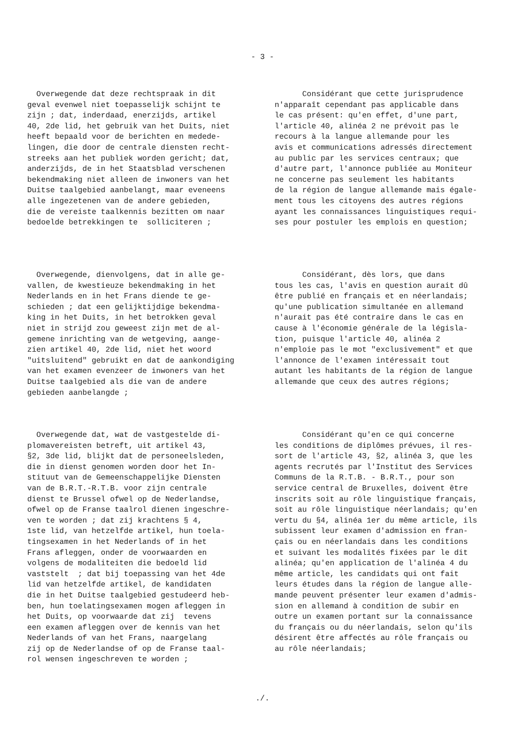- 3 -
Overwegende dat deze rechtspraak in dit geval evenwel niet toepasselijk schijnt te zijn ; dat, inderdaad, enerzijds, artikel 40, 2de lid, het gebruik van het Duits, niet heeft bepaald voor de berichten en mededе- lingen, die door de centrale diensten recht- streeks aan het publiek worden gericht; dat, anderzijds, de in het Staatsblad verschenen bekendmaking niet alleen de inwoners van het Duitse taalgebied aanbelangt, maar eveneens alle ingezetenen van de andere gebieden, die de vereiste taalkennis bezitten om naar bedoelde betrekkingen te solliciteren ;
Considérant que cette jurisprudence n'apparaît cependant pas applicable dans le cas présent: qu'en effet, d'une part, l'article 40, alinéa 2 ne prévoit pas le recours à la langue allemande pour les avis et communications adressés directement au public par les services centraux; que d'autre part, l'annonce publiée au Moniteur ne concerne pas seulement les habitants de la région de langue allemande mais égale- ment tous les citoyens des autres régions ayant les connaissances linguistiques requi- ses pour postuler les emplois en question;
Overwegende, dienvolgens, dat in alle ge- vallen, de kwestieuze bekendmaking in het Nederlands en in het Frans diende te ge- schieden ; dat een gelijktijdige bekendma- king in het Duits, in het betrokken geval niet in strijd zou geweest zijn met de al- gemene inrichting van de wetgeving, aange- zien artikel 40, 2de lid, niet het woord "uitsluitend" gebruikt en dat de aankondiging van het examen evenzeer de inwoners van het Duitse taalgebied als die van de andere gebieden aanbelangde ;
Considérant, dès lors, que dans tous les cas, l'avis en question aurait dû être publié en français et en néerlandais; qu'une publication simultanée en allemand n'aurait pas été contraire dans le cas en cause à l'économie générale de la législa- tion, puisque l'article 40, alinéa 2 n'emploie pas le mot "exclusivement" et que l'annonce de l'examen intéressait tout autant les habitants de la région de langue allemande que ceux des autres régions;
Overwegende dat, wat de vastgestelde di- plomavereisten betreft, uit artikel 43, §2, 3de lid, blijkt dat de personeelsleden, die in dienst genomen worden door het In- stituut van de Gemeenschappelijke Diensten van de B.R.T.-R.T.B. voor zijn centrale dienst te Brussel ofwel op de Nederlandse, ofwel op de Franse taalrol dienen ingeschre- ven te worden ; dat zij krachtens § 4, 1ste lid, van hetzelfde artikel, hun toela- tingsexamen in het Nederlands of in het Frans afleggen, onder de voorwaarden en volgens de modaliteiten die bedoeld lid vaststelt ; dat bij toepassing van het 4de lid van hetzelfde artikel, de kandidaten die in het Duitse taalgebied gestudeerd heb- ben, hun toelatingsexamen mogen afleggen in het Duits, op voorwaarde dat zij tevens een examen afleggen over de kennis van het Nederlands of van het Frans, naargelang zij op de Nederlandse of op de Franse taal- rol wensen ingeschreven te worden ;
Considérant qu'en ce qui concerne les conditions de diplômes prévues, il res- sort de l'article 43, §2, alinéa 3, que les agents recrutés par l'Institut des Services Communs de la R.T.B. - B.R.T., pour son service central de Bruxelles, doivent être inscrits soit au rôle linguistique français, soit au rôle linguistique néerlandais; qu'en vertu du §4, alinéa 1er du même article, ils subissent leur examen d'admission en fran- çais ou en néerlandais dans les conditions et suivant les modalités fixées par le dit alinéa; qu'en application de l'alinéa 4 du même article, les candidats qui ont fait leurs études dans la région de langue alle- mande peuvent présenter leur examen d'admis- sion en allemand à condition de subir en outre un examen portant sur la connaissance du français ou du néerlandais, selon qu'ils désirent être affectés au rôle français ou au rôle néerlandais;
./.